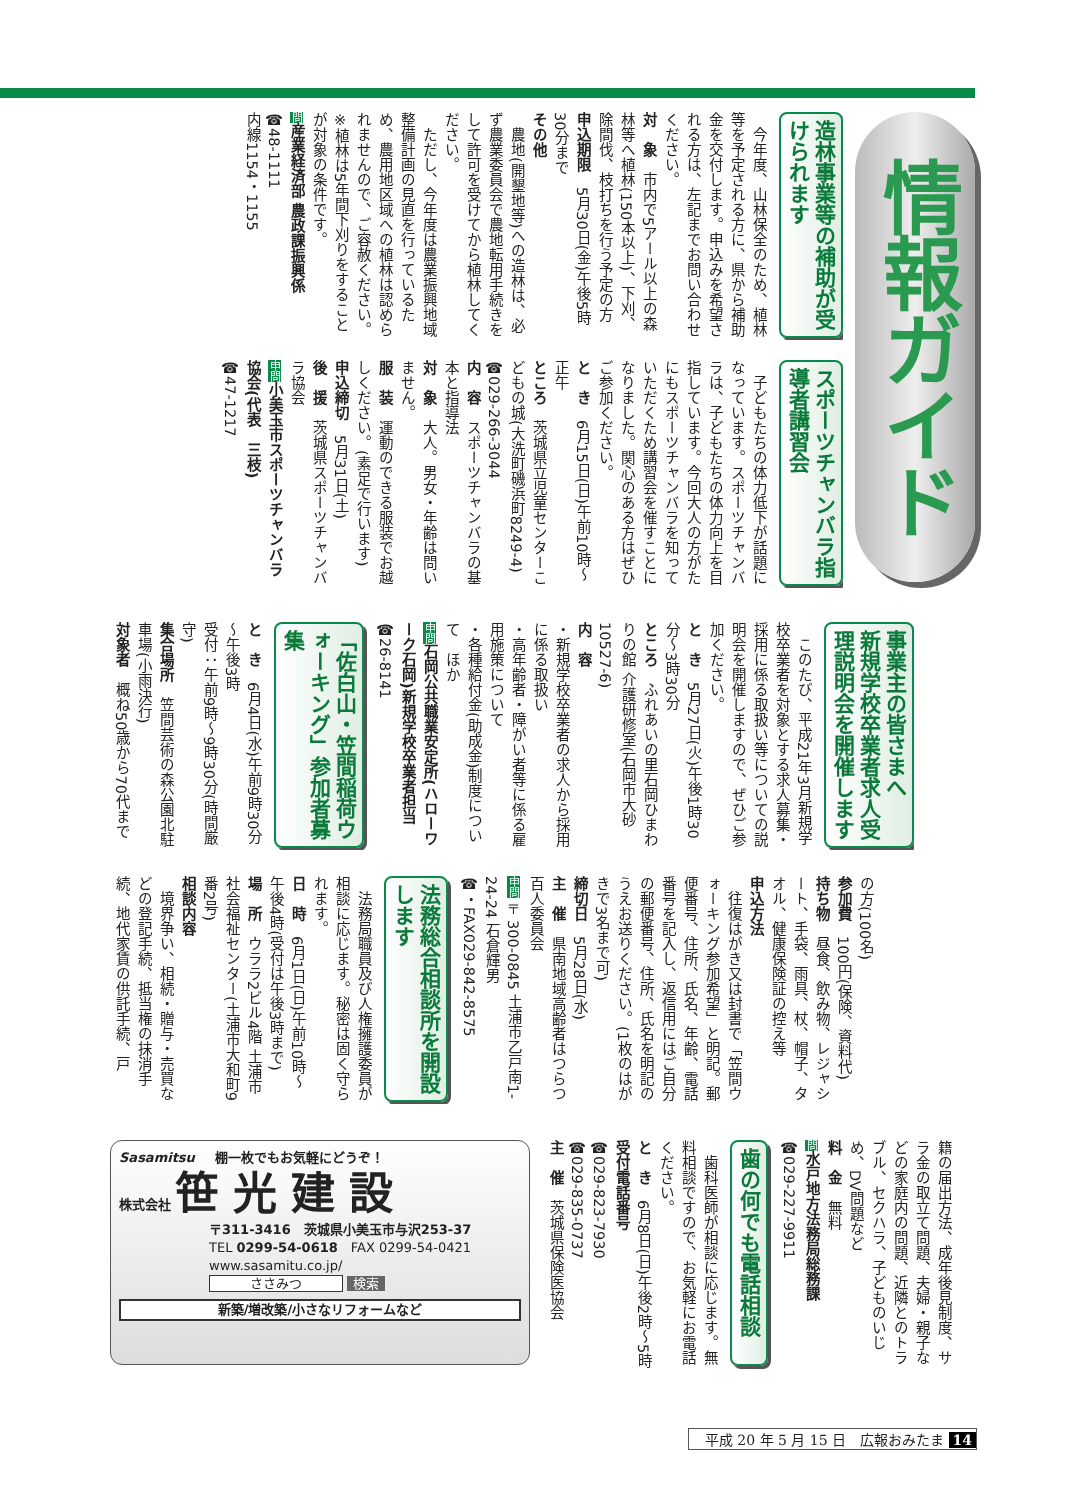情報ガイド
造林事業等の補助が受けられます
　今年度、山林保全のため、植林等を予定される方に、県から補助金を交付します。申込みを希望される方は、左記までお問い合わせください。
対　象　市内で5アール以上の森林等へ植林(150本以上)、下刈、除間伐、枝打ちを行う予定の方
申込期限　5月30日(金)午後5時30分まで
その他
　農地(開墾地等)への造林は、必ず農業委員会で農地転用手続きをして許可を受けてから植林してください。
　ただし、今年度は農業振興地域整備計画の見直を行っているため、農用地区域への植林は認められませんので、ご容赦ください。
※植林は5年間下刈りをすることが対象の条件です。
問産業経済部 農政課振興係
☎48-1111
内線1154・1155
スポーツチャンバラ指導者講習会
　子どもたちの体力低下が話題になっています。スポーツチャンバラは、子どもたちの体力向上を目指しています。今回大人の方がたにもスポーツチャンバラを知っていただくため講習会を催すことになりました。関心のある方はぜひご参加ください。
と　き　6月15日(日)午前10時～正午
ところ　茨城県立児童センターこどもの城(大洗町磯浜町8249-4)
☎029-266-3044
内　容　スポーツチャンバラの基本と指導法
対　象　大人。男女・年齢は問いません。
服　装　運動のできる服装でお越しください。(素足で行います)
申込締切　5月31日(土)
後　援　茨城県スポーツチャンバラ協会
申問 小美玉市スポーツチャンバラ協会(代表　三枝)
☎47-1217
事業主の皆さまへ
新規学校卒業者求人受理説明会を開催します
　このたび、平成21年3月新規学校卒業者を対象とする求人募集・採用に係る取扱い等についての説明会を開催しますので、ぜひご参加ください。
と　き　5月27日(火)午後1時30分～3時30分
ところ　ふれあいの里石岡ひまわりの館 介護研修室(石岡市大砂10527-6)
内　容
・新規学校卒業者の求人から採用に係る取扱い
・高年齢者・障がい者等に係る雇用施策について
・各種給付金(助成金)制度について　ほか
申問 石岡公共職業安定所(ハローワーク石岡)新規学校卒業者担当
☎26-8141
「佐白山・笠間稲荷ウォーキング」参加者募集
と　き　6月4日(水)午前9時30分～午後3時
受付：午前9時～9時30分(時間厳守)
集合場所　笠間芸術の森公園北駐車場(小雨決行)
対象者　概ね50歳から70代まで
の方(100名)
参加費　100円(保険、資料代)
持ち物　昼食、飲み物、レジャシート、手袋、雨具、杖、帽子、タオル、健康保険証の控え等
申込方法
　往復はがき又は封書で「笠間ウォーキング参加希望」と明記。郵便番号、住所、氏名、年齢、電話番号を記入し、返信用にはご自分の郵便番号、住所、氏名を明記のうえお送りください。(1枚のはがきで3名まで可)
締切日　5月28日(水)
主　催　県南地域高齢者はつらつ百人委員会
申問〒300-0845 土浦市乙戸南1-24-24 石倉輝男
☎・FAX029-842-8575
法務総合相談所を開設します
　法務局職員及び人権擁護委員が相談に応じます。秘密は固く守られます。
日　時　6月1日(日)午前10時～午後4時(受付は午後3時まで)
場　所　ウララ2ビル4階 土浦市社会福祉センター(土浦市大和町9番2号)
相談内容
　境界争い、相続・贈与・売買などの登記手続、抵当権の抹消手続、地代家賃の供託手続、戸
籍の届出方法、成年後見制度、サラ金の取立て問題、夫婦・親子などの家庭内の問題、近隣とのトラブル、セクハラ、子どものいじめ、DV問題など
料　金　無料
問水戸地方法務局総務課
☎029-227-9911
歯の何でも電話相談
　歯科医師が相談に応じます。無料相談ですので、お気軽にお電話ください。
と　き　6月8日(日)午後2時～5時
受付電話番号
☎029-823-7930
☎029-835-0737
主　催　茨城県保険医協会
Sasamitsu 棚一枚でもお気軽にどうぞ！
株式会社 笹光建設
〒311-3416　茨城県小美玉市与沢253-37
TEL 0299-54-0618　FAX 0299-54-0421
www.sasamitu.co.jp/
ささみつ 検索
新築/増改築/小さなリフォームなど
平成 20 年 5 月 15 日　広報おみたま 14